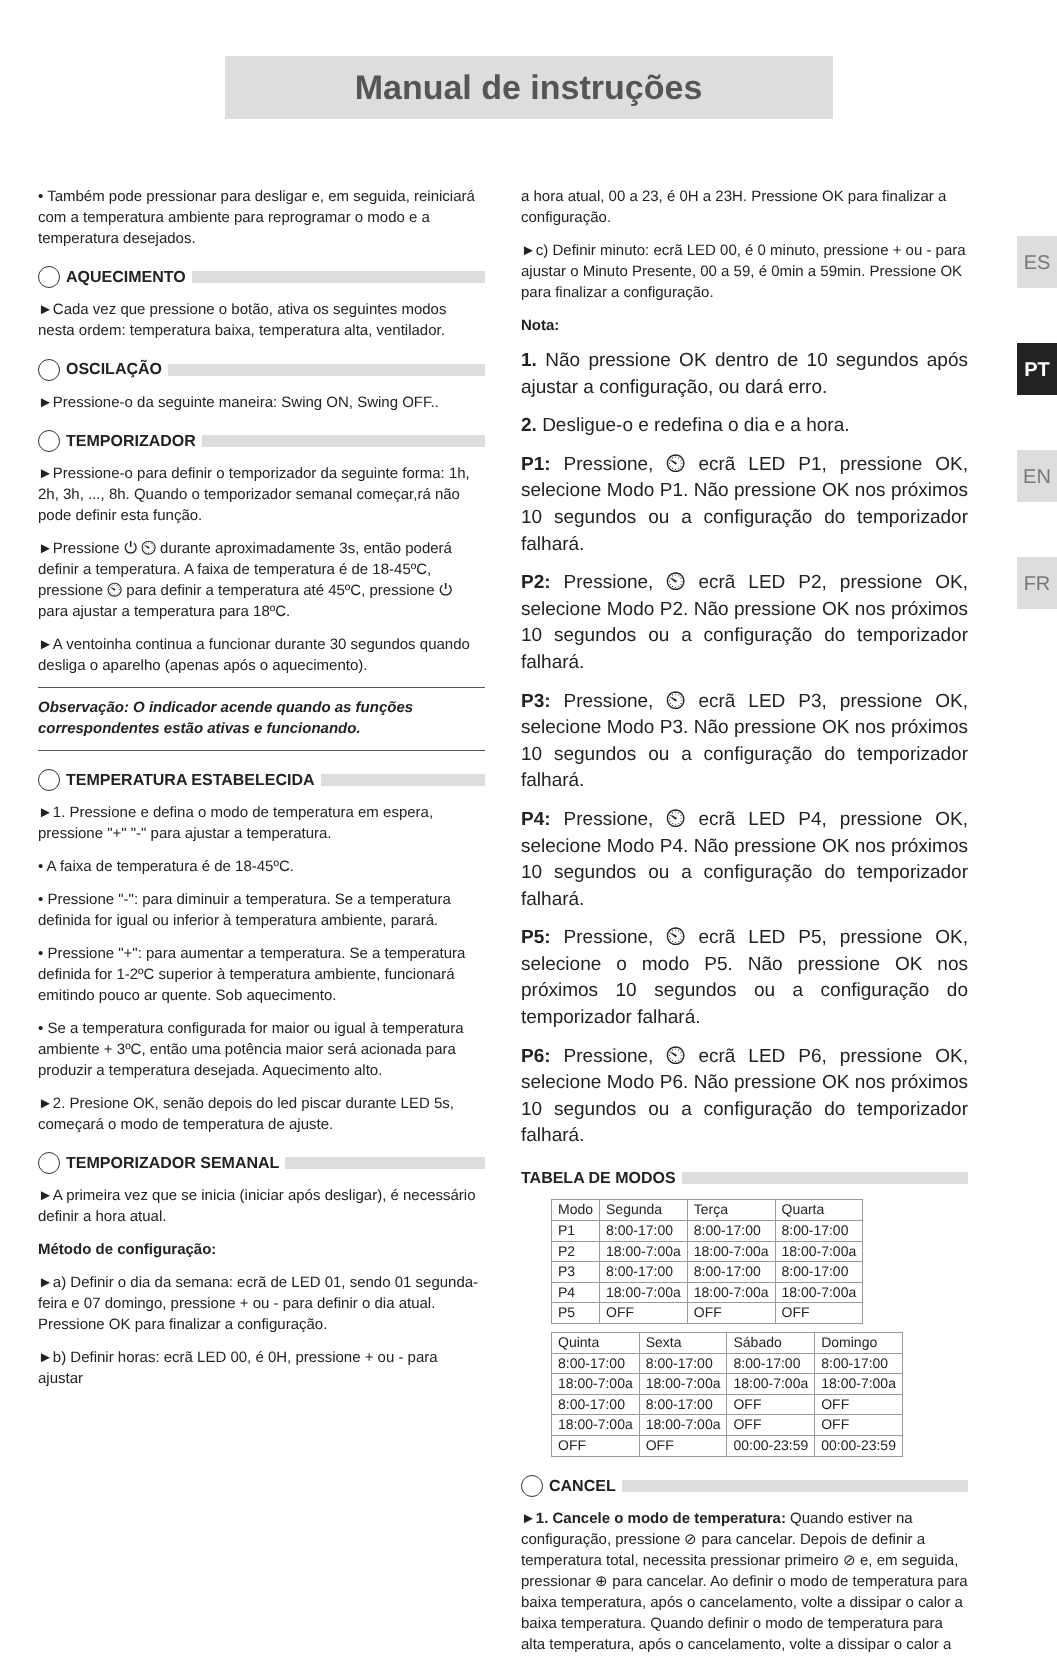Manual de instruções
ES
PT
EN
FR
• Também pode pressionar para desligar e, em seguida, reiniciará com a temperatura ambiente para reprogramar o modo e a temperatura desejados.
AQUECIMENTO
►Cada vez que pressione o botão, ativa os seguintes modos nesta ordem: temperatura baixa, temperatura alta, ventilador.
OSCILAÇÃO
►Pressione-o da seguinte maneira: Swing ON, Swing OFF..
TEMPORIZADOR
►Pressione-o para definir o temporizador da seguinte forma: 1h, 2h, 3h, ..., 8h. Quando o temporizador semanal começar,rá não pode definir esta função.
►Pressione ⏻ ⏲ durante aproximadamente 3s, então poderá definir a temperatura. A faixa de temperatura é de 18-45ºC, pressione ⏲ para definir a temperatura até 45ºC, pressione ⏻ para ajustar a temperatura para 18ºC.
►A ventoinha continua a funcionar durante 30 segundos quando desliga o aparelho (apenas após o aquecimento).
Observação: O indicador acende quando as funções correspondentes estão ativas e funcionando.
TEMPERATURA ESTABELECIDA
►1. Pressione e defina o modo de temperatura em espera, pressione "+" "-" para ajustar a temperatura.
• A faixa de temperatura é de 18-45ºC.
• Pressione "-": para diminuir a temperatura. Se a temperatura definida for igual ou inferior à temperatura ambiente, parará.
• Pressione "+": para aumentar a temperatura. Se a temperatura definida for 1-2ºC superior à temperatura ambiente, funcionará emitindo pouco ar quente. Sob aquecimento.
• Se a temperatura configurada for maior ou igual à temperatura ambiente + 3ºC, então uma potência maior será acionada para produzir a temperatura desejada. Aquecimento alto.
►2. Presione OK, senão depois do led piscar durante LED 5s, começará o modo de temperatura de ajuste.
TEMPORIZADOR SEMANAL
►A primeira vez que se inicia (iniciar após desligar), é necessário definir a hora atual.
Método de configuração:
►a) Definir o dia da semana: ecrã de LED 01, sendo 01 segunda-feira e 07 domingo, pressione + ou - para definir o dia atual. Pressione OK para finalizar a configuração.
►b) Definir horas: ecrã LED 00, é 0H, pressione + ou - para ajustar
a hora atual, 00 a 23, é 0H a 23H. Pressione OK para finalizar a configuração.
►c) Definir minuto: ecrã LED 00, é 0 minuto, pressione + ou - para ajustar o Minuto Presente, 00 a 59, é 0min a 59min. Pressione OK para finalizar a configuração.
Nota:
1. Não pressione OK dentro de 10 segundos após ajustar a configuração, ou dará erro.
2. Desligue-o e redefina o dia e a hora.
P1: Pressione, ⏲ ecrã LED P1, pressione OK, selecione Modo P1. Não pressione OK nos próximos 10 segundos ou a configuração do temporizador falhará.
P2: Pressione, ⏲ ecrã LED P2, pressione OK, selecione Modo P2. Não pressione OK nos próximos 10 segundos ou a configuração do temporizador falhará.
P3: Pressione, ⏲ ecrã LED P3, pressione OK, selecione Modo P3. Não pressione OK nos próximos 10 segundos ou a configuração do temporizador falhará.
P4: Pressione, ⏲ ecrã LED P4, pressione OK, selecione Modo P4. Não pressione OK nos próximos 10 segundos ou a configuração do temporizador falhará.
P5: Pressione, ⏲ ecrã LED P5, pressione OK, selecione o modo P5. Não pressione OK nos próximos 10 segundos ou a configuração do temporizador falhará.
P6: Pressione, ⏲ ecrã LED P6, pressione OK, selecione Modo P6. Não pressione OK nos próximos 10 segundos ou a configuração do temporizador falhará.
TABELA DE MODOS
| Modo | Segunda | Terça | Quarta |
| --- | --- | --- | --- |
| P1 | 8:00-17:00 | 8:00-17:00 | 8:00-17:00 |
| P2 | 18:00-7:00a | 18:00-7:00a | 18:00-7:00a |
| P3 | 8:00-17:00 | 8:00-17:00 | 8:00-17:00 |
| P4 | 18:00-7:00a | 18:00-7:00a | 18:00-7:00a |
| P5 | OFF | OFF | OFF |
| Quinta | Sexta | Sábado | Domingo |
| --- | --- | --- | --- |
| 8:00-17:00 | 8:00-17:00 | 8:00-17:00 | 8:00-17:00 |
| 18:00-7:00a | 18:00-7:00a | 18:00-7:00a | 18:00-7:00a |
| 8:00-17:00 | 8:00-17:00 | OFF | OFF |
| 18:00-7:00a | 18:00-7:00a | OFF | OFF |
| OFF | OFF | 00:00-23:59 | 00:00-23:59 |
CANCEL
►1. Cancele o modo de temperatura: Quando estiver na configuração, pressione ⊘ para cancelar. Depois de definir a temperatura total, necessita pressionar primeiro ⊘ e, em seguida, pressionar ⊕ para cancelar. Ao definir o modo de temperatura para baixa temperatura, após o cancelamento, volte a dissipar o calor a baixa temperatura. Quando definir o modo de temperatura para alta temperatura, após o cancelamento, volte a dissipar o calor a